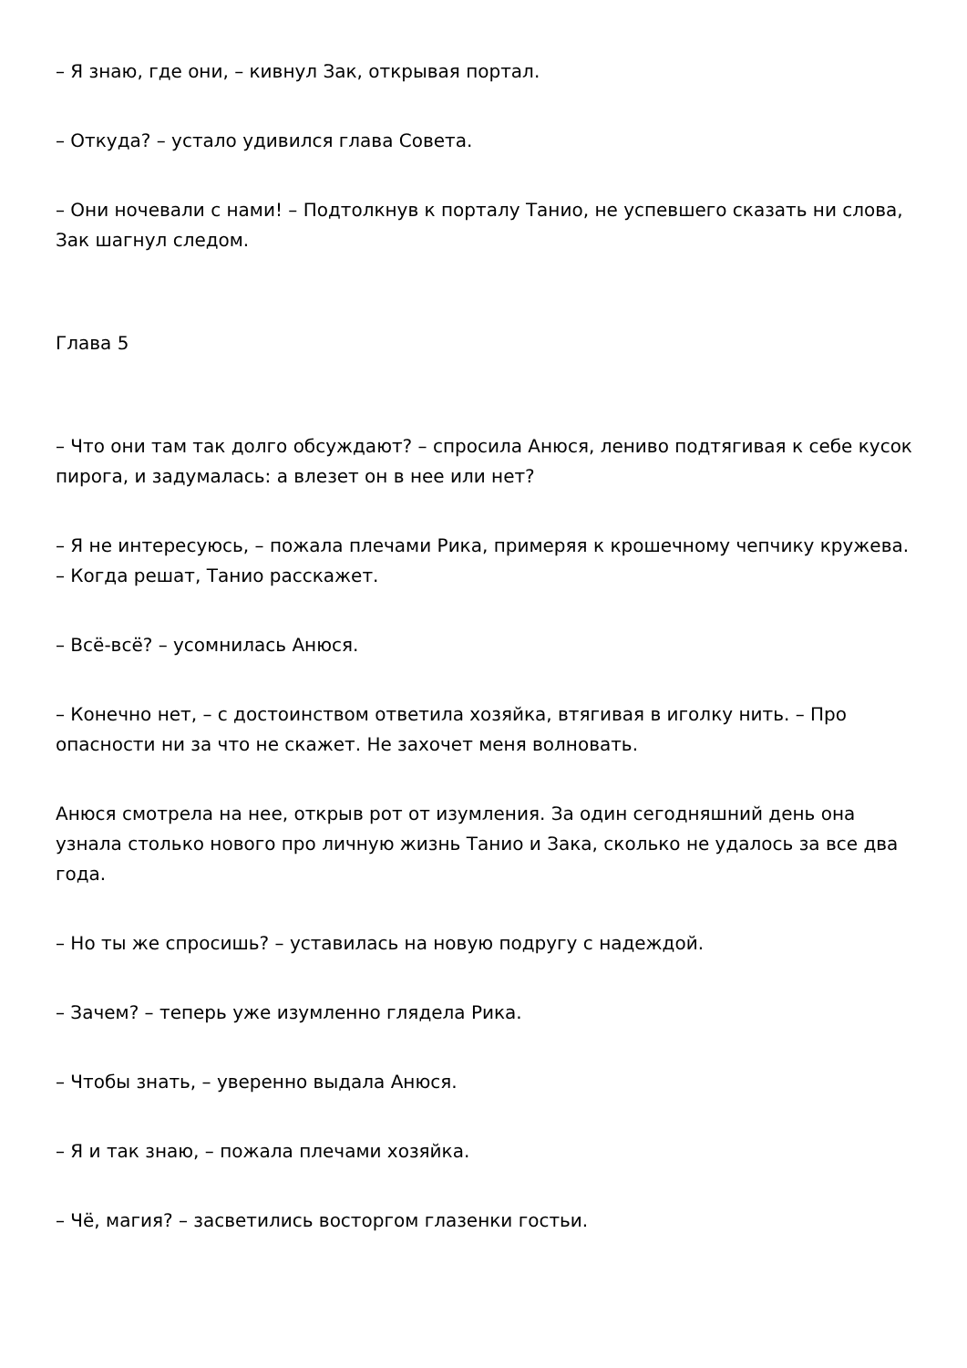– Я знаю, где они, – кивнул Зак, открывая портал.
– Откуда? – устало удивился глава Совета.
– Они ночевали с нами! – Подтолкнув к порталу Танио, не успевшего сказать ни слова, Зак шагнул следом.
Глава 5
– Что они там так долго обсуждают? – спросила Анюся, лениво подтягивая к себе кусок пирога, и задумалась: а влезет он в нее или нет?
– Я не интересуюсь, – пожала плечами Рика, примеряя к крошечному чепчику кружева. – Когда решат, Танио расскажет.
– Всё-всё? – усомнилась Анюся.
– Конечно нет, – с достоинством ответила хозяйка, втягивая в иголку нить. – Про опасности ни за что не скажет. Не захочет меня волновать.
Анюся смотрела на нее, открыв рот от изумления. За один сегодняшний день она узнала столько нового про личную жизнь Танио и Зака, сколько не удалось за все два года.
– Но ты же спросишь? – уставилась на новую подругу с надеждой.
– Зачем? – теперь уже изумленно глядела Рика.
– Чтобы знать, – уверенно выдала Анюся.
– Я и так знаю, – пожала плечами хозяйка.
– Чё, магия? – засветились восторгом глазенки гостьи.